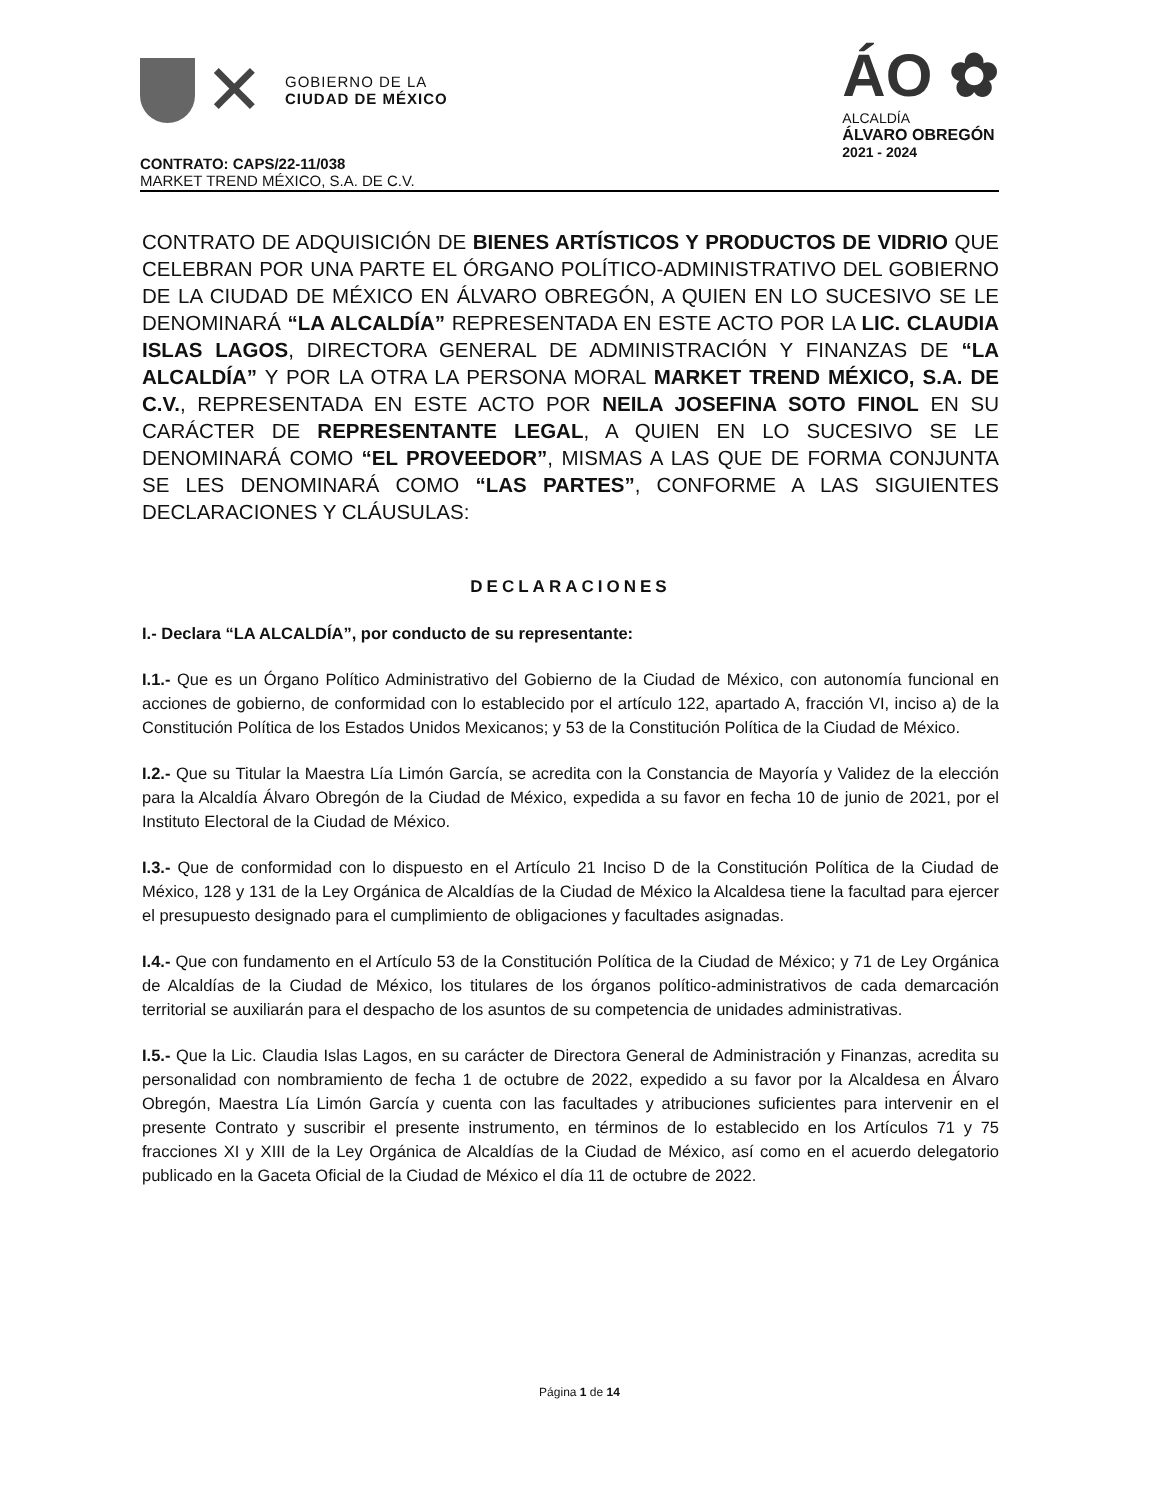✕
GOBIERNO DE LA
CIUDAD DE MÉXICO
ÁO ✿
ALCALDÍA
ÁLVARO OBREGÓN
2021 - 2024
CONTRATO: CAPS/22-11/038
MARKET TREND MÉXICO, S.A. DE C.V.
CONTRATO DE ADQUISICIÓN DE BIENES ARTÍSTICOS Y PRODUCTOS DE VIDRIO QUE CELEBRAN POR UNA PARTE EL ÓRGANO POLÍTICO-ADMINISTRATIVO DEL GOBIERNO DE LA CIUDAD DE MÉXICO EN ÁLVARO OBREGÓN, A QUIEN EN LO SUCESIVO SE LE DENOMINARÁ “LA ALCALDÍA” REPRESENTADA EN ESTE ACTO POR LA LIC. CLAUDIA ISLAS LAGOS, DIRECTORA GENERAL DE ADMINISTRACIÓN Y FINANZAS DE “LA ALCALDÍA” Y POR LA OTRA LA PERSONA MORAL MARKET TREND MÉXICO, S.A. DE C.V., REPRESENTADA EN ESTE ACTO POR NEILA JOSEFINA SOTO FINOL EN SU CARÁCTER DE REPRESENTANTE LEGAL, A QUIEN EN LO SUCESIVO SE LE DENOMINARÁ COMO “EL PROVEEDOR”, MISMAS A LAS QUE DE FORMA CONJUNTA SE LES DENOMINARÁ COMO “LAS PARTES”, CONFORME A LAS SIGUIENTES DECLARACIONES Y CLÁUSULAS:
DECLARACIONES
I.- Declara “LA ALCALDÍA”, por conducto de su representante:
I.1.- Que es un Órgano Político Administrativo del Gobierno de la Ciudad de México, con autonomía funcional en acciones de gobierno, de conformidad con lo establecido por el artículo 122, apartado A, fracción VI, inciso a) de la Constitución Política de los Estados Unidos Mexicanos; y 53 de la Constitución Política de la Ciudad de México.
I.2.- Que su Titular la Maestra Lía Limón García, se acredita con la Constancia de Mayoría y Validez de la elección para la Alcaldía Álvaro Obregón de la Ciudad de México, expedida a su favor en fecha 10 de junio de 2021, por el Instituto Electoral de la Ciudad de México.
I.3.- Que de conformidad con lo dispuesto en el Artículo 21 Inciso D de la Constitución Política de la Ciudad de México, 128 y 131 de la Ley Orgánica de Alcaldías de la Ciudad de México la Alcaldesa tiene la facultad para ejercer el presupuesto designado para el cumplimiento de obligaciones y facultades asignadas.
I.4.- Que con fundamento en el Artículo 53 de la Constitución Política de la Ciudad de México; y 71 de Ley Orgánica de Alcaldías de la Ciudad de México, los titulares de los órganos político-administrativos de cada demarcación territorial se auxiliarán para el despacho de los asuntos de su competencia de unidades administrativas.
I.5.- Que la Lic. Claudia Islas Lagos, en su carácter de Directora General de Administración y Finanzas, acredita su personalidad con nombramiento de fecha 1 de octubre de 2022, expedido a su favor por la Alcaldesa en Álvaro Obregón, Maestra Lía Limón García y cuenta con las facultades y atribuciones suficientes para intervenir en el presente Contrato y suscribir el presente instrumento, en términos de lo establecido en los Artículos 71 y 75 fracciones XI y XIII de la Ley Orgánica de Alcaldías de la Ciudad de México, así como en el acuerdo delegatorio publicado en la Gaceta Oficial de la Ciudad de México el día 11 de octubre de 2022.
Página 1 de 14